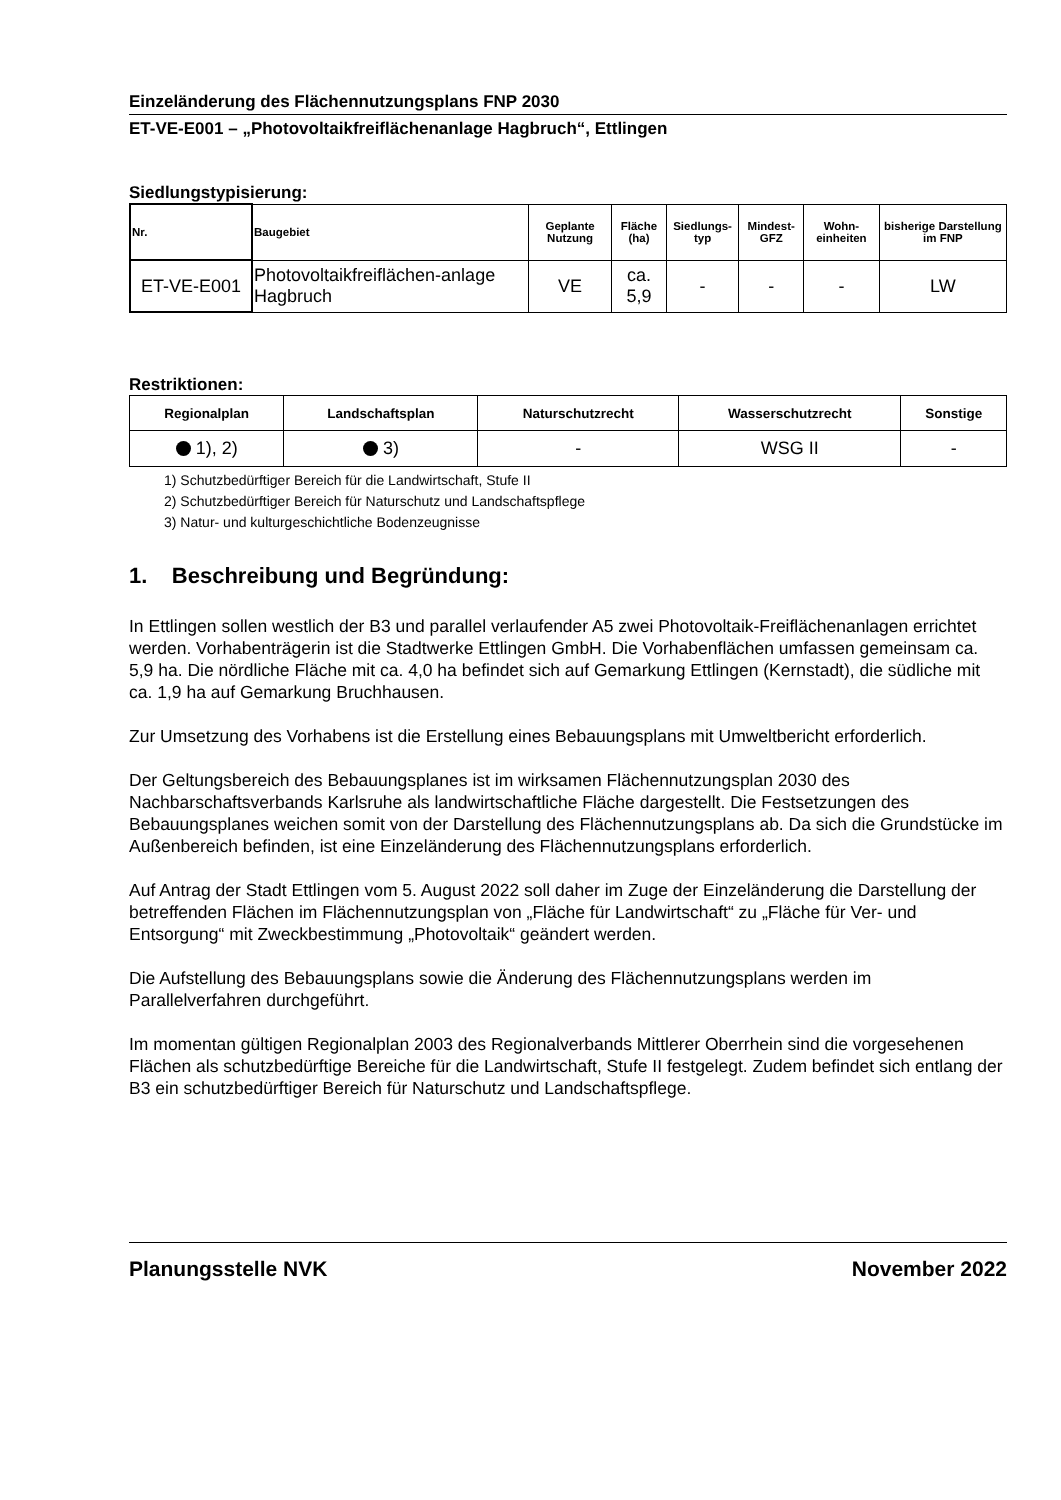Einzeländerung des Flächennutzungsplans FNP 2030
ET-VE-E001 – „Photovoltaikfreiflächenanlage Hagbruch“, Ettlingen
Siedlungstypisierung:
| Nr. | Baugebiet | Geplante Nutzung | Fläche (ha) | Siedlungs-typ | Mindest-GFZ | Wohn-einheiten | bisherige Darstellung im FNP |
| --- | --- | --- | --- | --- | --- | --- | --- |
| ET-VE-E001 | Photovoltaikfreiflächen-anlage Hagbruch | VE | ca. 5,9 | - | - | - | LW |
Restriktionen:
| Regionalplan | Landschaftsplan | Naturschutzrecht | Wasserschutzrecht | Sonstige |
| --- | --- | --- | --- | --- |
| 1), 2) | 3) | - | WSG II | - |
1) Schutzbedürftiger Bereich für die Landwirtschaft, Stufe II
2) Schutzbedürftiger Bereich für Naturschutz und Landschaftspflege
3) Natur- und kulturgeschichtliche Bodenzeugnisse
1. Beschreibung und Begründung:
In Ettlingen sollen westlich der B3 und parallel verlaufender A5 zwei Photovoltaik-Freiflächenanlagen errichtet werden. Vorhabenträgerin ist die Stadtwerke Ettlingen GmbH. Die Vorhabenflächen umfassen gemeinsam ca. 5,9 ha. Die nördliche Fläche mit ca. 4,0 ha befindet sich auf Gemarkung Ettlingen (Kernstadt), die südliche mit ca. 1,9 ha auf Gemarkung Bruchhausen.
Zur Umsetzung des Vorhabens ist die Erstellung eines Bebauungsplans mit Umweltbericht erforderlich.
Der Geltungsbereich des Bebauungsplanes ist im wirksamen Flächennutzungsplan 2030 des Nachbarschaftsverbands Karlsruhe als landwirtschaftliche Fläche dargestellt. Die Festsetzungen des Bebauungsplanes weichen somit von der Darstellung des Flächennutzungsplans ab. Da sich die Grundstücke im Außenbereich befinden, ist eine Einzeländerung des Flächennutzungsplans erforderlich.
Auf Antrag der Stadt Ettlingen vom 5. August 2022 soll daher im Zuge der Einzeländerung die Darstellung der betreffenden Flächen im Flächennutzungsplan von „Fläche für Landwirtschaft“ zu „Fläche für Ver- und Entsorgung“ mit Zweckbestimmung „Photovoltaik“ geändert werden.
Die Aufstellung des Bebauungsplans sowie die Änderung des Flächennutzungsplans werden im Parallelverfahren durchgeführt.
Im momentan gültigen Regionalplan 2003 des Regionalverbands Mittlerer Oberrhein sind die vorgesehenen Flächen als schutzbedürftige Bereiche für die Landwirtschaft, Stufe II festgelegt. Zudem befindet sich entlang der B3 ein schutzbedürftiger Bereich für Naturschutz und Landschaftspflege.
Planungsstelle NVK November 2022